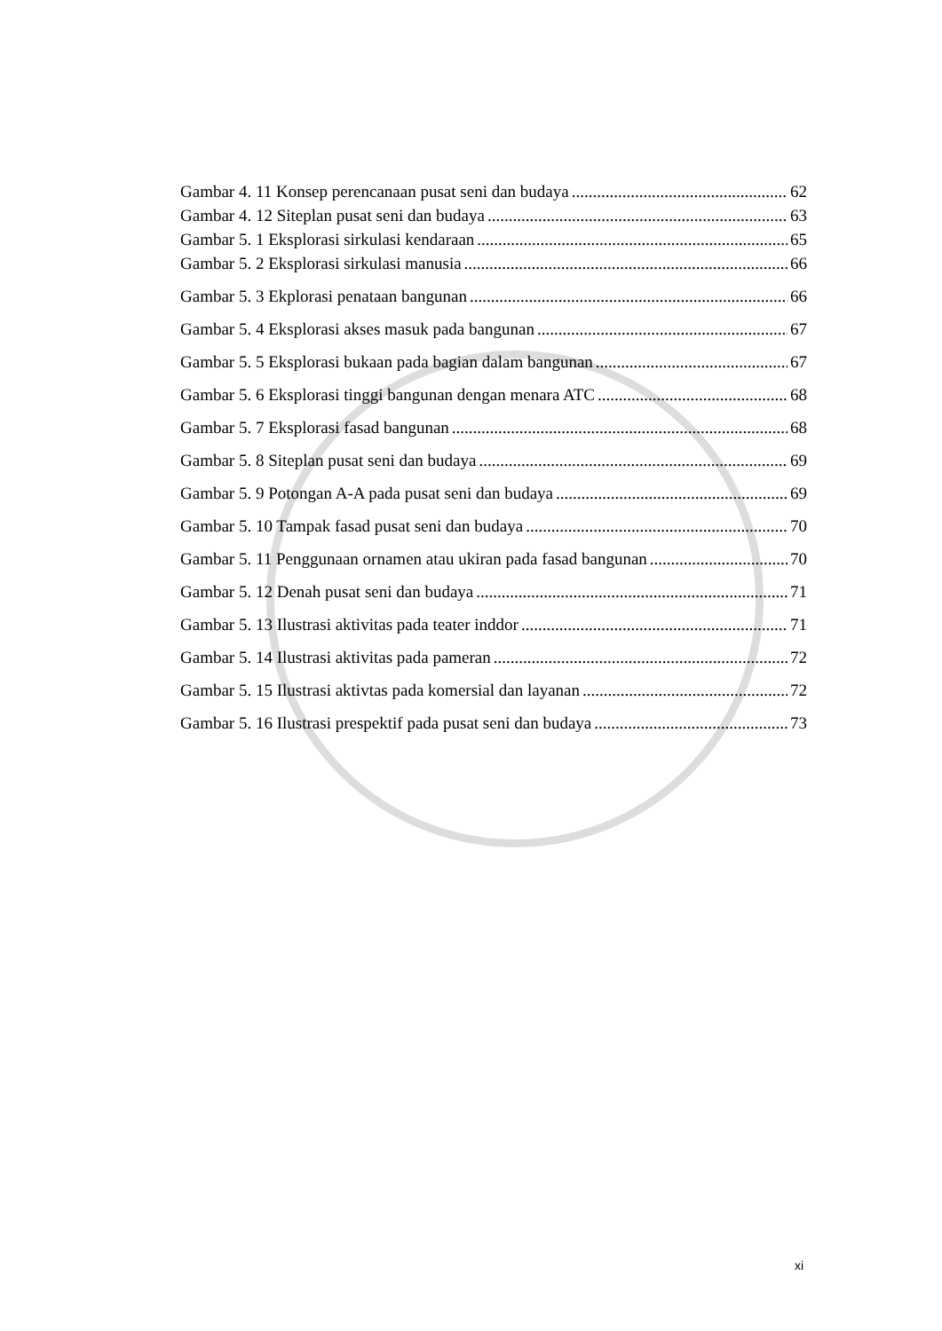Gambar 4. 11 Konsep perencanaan pusat seni dan budaya 62
Gambar 4. 12 Siteplan pusat seni dan budaya 63
Gambar 5. 1 Eksplorasi sirkulasi kendaraan 65
Gambar 5. 2 Eksplorasi sirkulasi manusia 66
Gambar 5. 3 Ekplorasi penataan bangunan 66
Gambar 5. 4 Eksplorasi akses masuk pada bangunan 67
Gambar 5. 5 Eksplorasi bukaan pada bagian dalam bangunan 67
Gambar 5. 6 Eksplorasi tinggi bangunan dengan menara ATC 68
Gambar 5. 7 Eksplorasi fasad bangunan 68
Gambar 5. 8 Siteplan pusat seni dan budaya 69
Gambar 5. 9 Potongan A-A pada pusat seni dan budaya 69
Gambar 5. 10 Tampak fasad pusat seni dan budaya 70
Gambar 5. 11 Penggunaan ornamen atau ukiran pada fasad bangunan 70
Gambar 5. 12 Denah pusat seni dan budaya 71
Gambar 5. 13 Ilustrasi aktivitas pada teater inddor 71
Gambar 5. 14 Ilustrasi aktivitas pada pameran 72
Gambar 5. 15 Ilustrasi aktivtas pada komersial dan layanan 72
Gambar 5. 16 Ilustrasi prespektif pada pusat seni dan budaya 73
xi